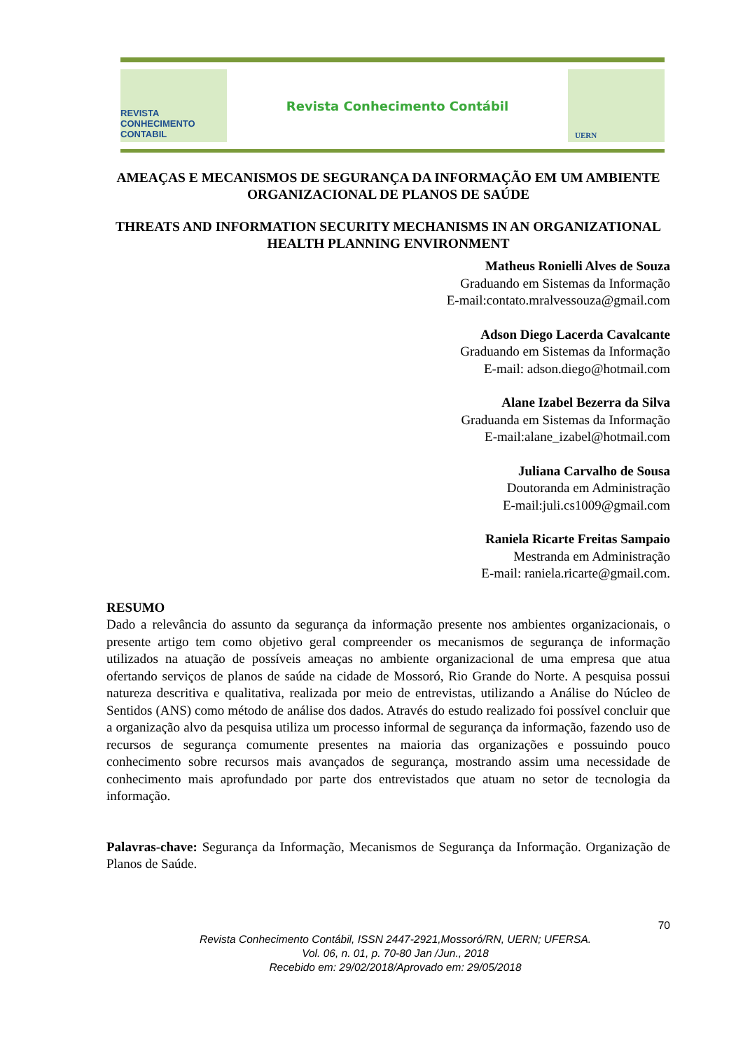REVISTA CONHECIMENTO CONTABIL
Revista Conhecimento Contábil
UERN
AMEAÇAS E MECANISMOS DE SEGURANÇA DA INFORMAÇÃO EM UM AMBIENTE ORGANIZACIONAL DE PLANOS DE SAÚDE
THREATS AND INFORMATION SECURITY MECHANISMS IN AN ORGANIZATIONAL HEALTH PLANNING ENVIRONMENT
Matheus Ronielli Alves de Souza
Graduando em Sistemas da Informação
E-mail:contato.mralvessouza@gmail.com
Adson Diego Lacerda Cavalcante
Graduando em Sistemas da Informação
E-mail: adson.diego@hotmail.com
Alane Izabel Bezerra da Silva
Graduanda em Sistemas da Informação
E-mail:alane_izabel@hotmail.com
Juliana Carvalho de Sousa
Doutoranda em Administração
E-mail:juli.cs1009@gmail.com
Raniela Ricarte Freitas Sampaio
Mestranda em Administração
E-mail: raniela.ricarte@gmail.com.
RESUMO
Dado a relevância do assunto da segurança da informação presente nos ambientes organizacionais, o presente artigo tem como objetivo geral compreender os mecanismos de segurança de informação utilizados na atuação de possíveis ameaças no ambiente organizacional de uma empresa que atua ofertando serviços de planos de saúde na cidade de Mossoró, Rio Grande do Norte. A pesquisa possui natureza descritiva e qualitativa, realizada por meio de entrevistas, utilizando a Análise do Núcleo de Sentidos (ANS) como método de análise dos dados. Através do estudo realizado foi possível concluir que a organização alvo da pesquisa utiliza um processo informal de segurança da informação, fazendo uso de recursos de segurança comumente presentes na maioria das organizações e possuindo pouco conhecimento sobre recursos mais avançados de segurança, mostrando assim uma necessidade de conhecimento mais aprofundado por parte dos entrevistados que atuam no setor de tecnologia da informação.
Palavras-chave: Segurança da Informação, Mecanismos de Segurança da Informação. Organização de Planos de Saúde.
70
Revista Conhecimento Contábil, ISSN 2447-2921,Mossoró/RN, UERN; UFERSA.
Vol. 06, n. 01, p. 70-80 Jan /Jun., 2018
Recebido em: 29/02/2018/Aprovado em: 29/05/2018